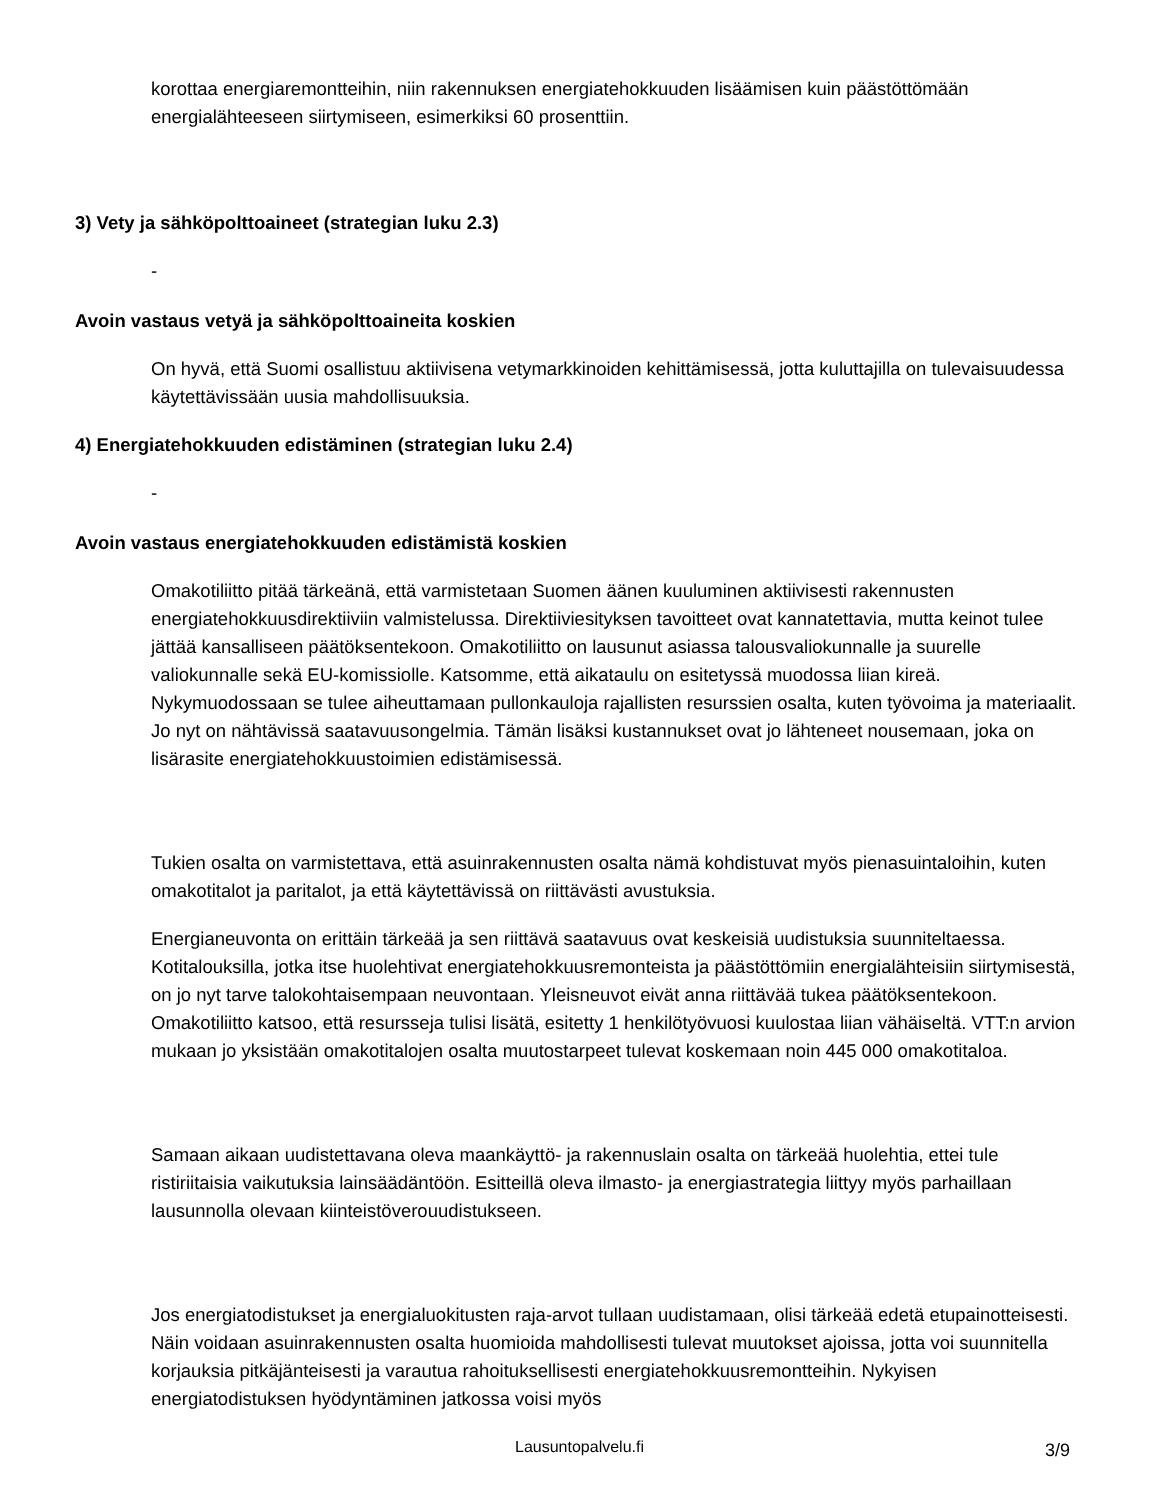korottaa energiaremontteihin, niin rakennuksen energiatehokkuuden lisäämisen kuin päästöttömään energialähteeseen siirtymiseen, esimerkiksi 60 prosenttiin.
3) Vety ja sähköpolttoaineet (strategian luku 2.3)
-
Avoin vastaus vetyä ja sähköpolttoaineita koskien
On hyvä, että Suomi osallistuu aktiivisena vetymarkkinoiden kehittämisessä, jotta kuluttajilla on tulevaisuudessa käytettävissään uusia mahdollisuuksia.
4) Energiatehokkuuden edistäminen (strategian luku 2.4)
-
Avoin vastaus energiatehokkuuden edistämistä koskien
Omakotiliitto pitää tärkeänä, että varmistetaan Suomen äänen kuuluminen aktiivisesti rakennusten energiatehokkuusdirektiiviin valmistelussa. Direktiiviesityksen tavoitteet ovat kannatettavia, mutta keinot tulee jättää kansalliseen päätöksentekoon. Omakotiliitto on lausunut asiassa talousvaliokunnalle ja suurelle valiokunnalle sekä EU-komissiolle. Katsomme, että aikataulu on esitetyssä muodossa liian kireä. Nykymuodossaan se tulee aiheuttamaan pullonkauloja rajallisten resurssien osalta, kuten työvoima ja materiaalit. Jo nyt on nähtävissä saatavuusongelmia. Tämän lisäksi kustannukset ovat jo lähteneet nousemaan, joka on lisärasite energiatehokkuustoimien edistämisessä.
Tukien osalta on varmistettava, että asuinrakennusten osalta nämä kohdistuvat myös pienasuintaloihin, kuten omakotitalot ja paritalot, ja että käytettävissä on riittävästi avustuksia.
Energianeuvonta on erittäin tärkeää ja sen riittävä saatavuus ovat keskeisiä uudistuksia suunniteltaessa. Kotitalouksilla, jotka itse huolehtivat energiatehokkuusremonteista ja päästöttömiin energialähteisiin siirtymisestä, on jo nyt tarve talokohtaisempaan neuvontaan. Yleisneuvot eivät anna riittävää tukea päätöksentekoon. Omakotiliitto katsoo, että resursseja tulisi lisätä, esitetty 1 henkilötyövuosi kuulostaa liian vähäiseltä. VTT:n arvion mukaan jo yksistään omakotitalojen osalta muutostarpeet tulevat koskemaan noin 445 000 omakotitaloa.
Samaan aikaan uudistettavana oleva maankäyttö- ja rakennuslain osalta on tärkeää huolehtia, ettei tule ristiriitaisia vaikutuksia lainsäädäntöön. Esitteillä oleva ilmasto- ja energiastrategia liittyy myös parhaillaan lausunnolla olevaan kiinteistöverouudistukseen.
Jos energiatodistukset ja energialuokitusten raja-arvot tullaan uudistamaan, olisi tärkeää edetä etupainotteisesti. Näin voidaan asuinrakennusten osalta huomioida mahdollisesti tulevat muutokset ajoissa, jotta voi suunnitella korjauksia pitkäjänteisesti ja varautua rahoituksellisesti energiatehokkuusremontteihin. Nykyisen energiatodistuksen hyödyntäminen jatkossa voisi myös
Lausuntopalvelu.fi 3/9